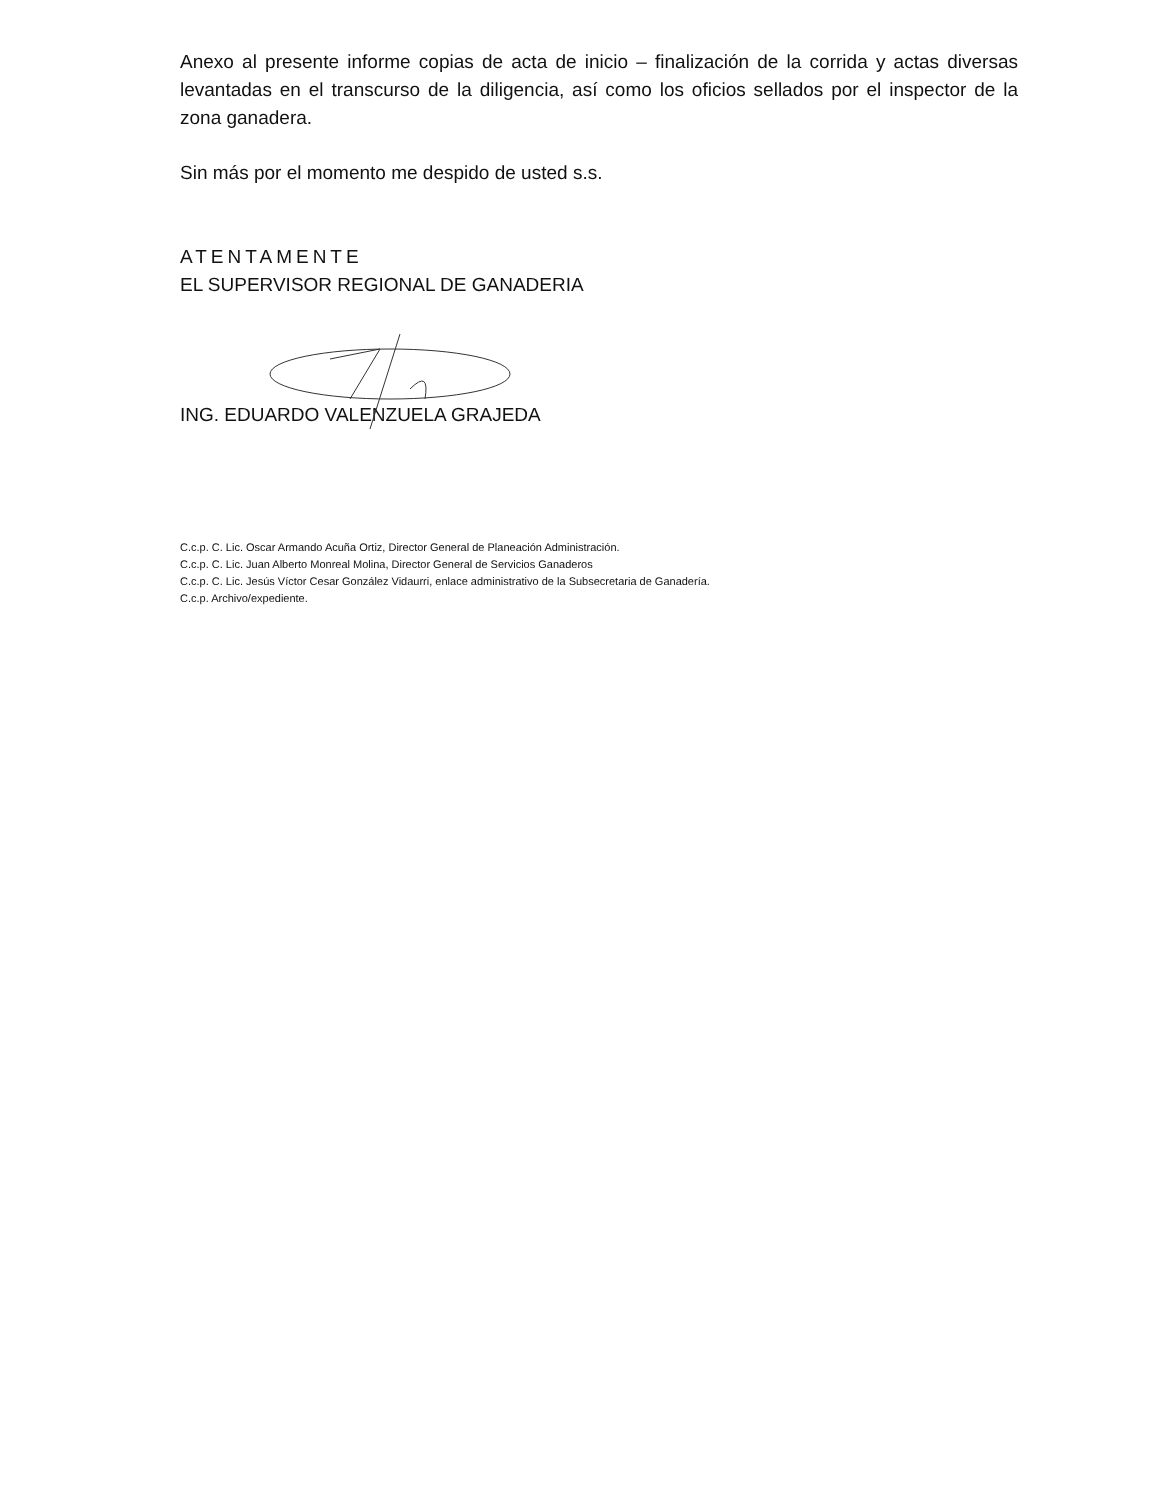Anexo al presente informe copias de acta de inicio – finalización de la corrida y actas diversas levantadas en el transcurso de la diligencia, así como los oficios sellados por el inspector de la zona ganadera.
Sin más por el momento me despido de usted s.s.
ATENTAMENTE
EL SUPERVISOR REGIONAL DE GANADERIA
ING. EDUARDO VALENZUELA GRAJEDA
C.c.p. C. Lic. Oscar Armando Acuña Ortiz, Director General de Planeación Administración.
C.c.p. C. Lic. Juan Alberto Monreal Molina, Director General de Servicios Ganaderos
C.c.p. C. Lic. Jesús Víctor Cesar González Vidaurri, enlace administrativo de la Subsecretaria de Ganadería.
C.c.p. Archivo/expediente.